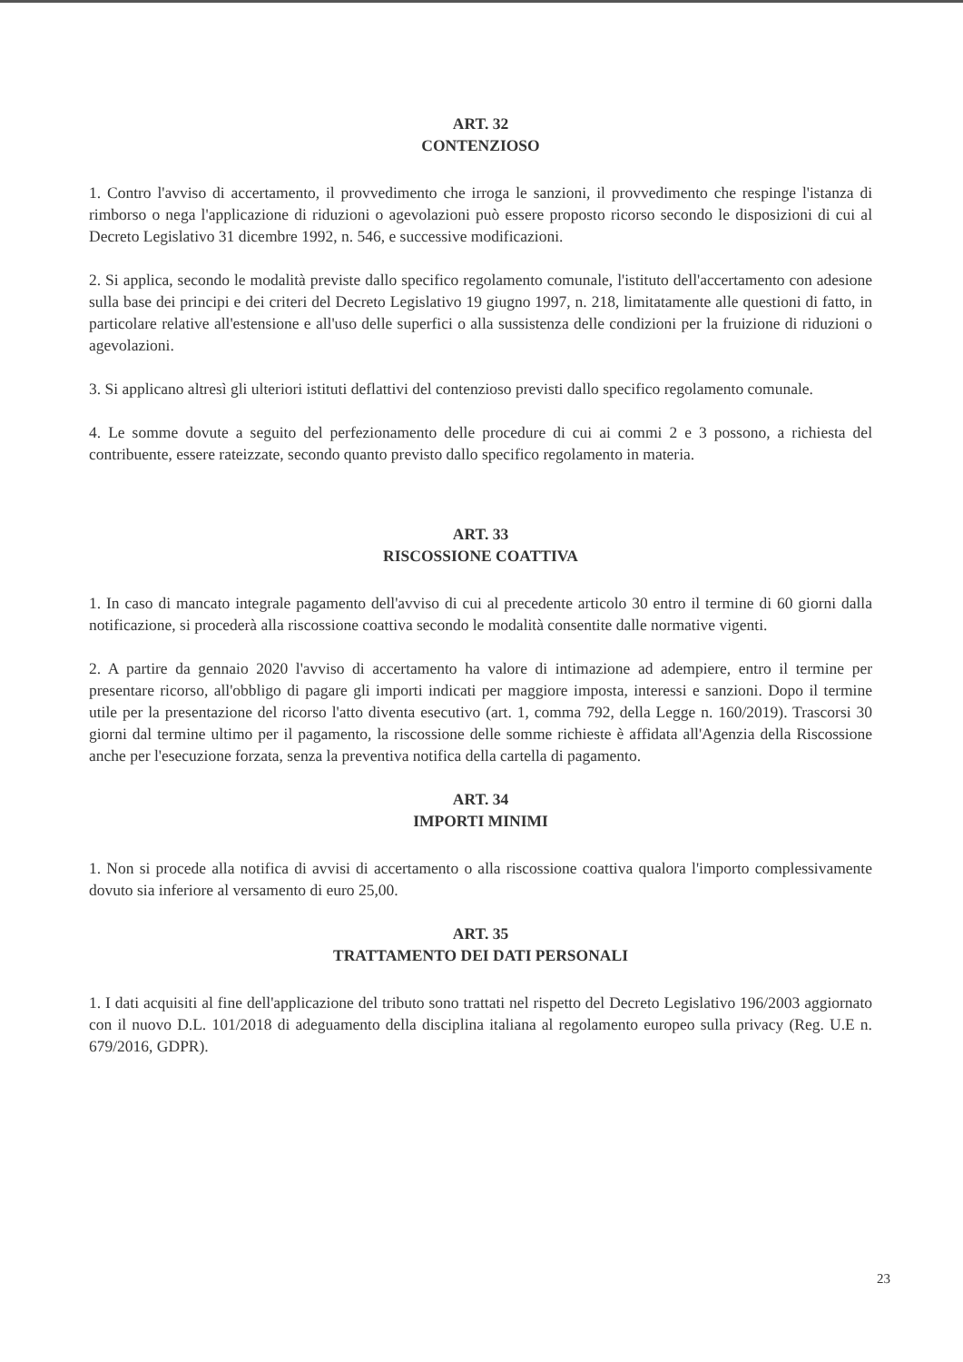ART. 32
CONTENZIOSO
1. Contro l'avviso di accertamento, il provvedimento che irroga le sanzioni, il provvedimento che respinge l'istanza di rimborso o nega l'applicazione di riduzioni o agevolazioni può essere proposto ricorso secondo le disposizioni di cui al Decreto Legislativo 31 dicembre 1992, n. 546, e successive modificazioni.
2. Si applica, secondo le modalità previste dallo specifico regolamento comunale, l'istituto dell'accertamento con adesione sulla base dei principi e dei criteri del Decreto Legislativo 19 giugno 1997, n. 218, limitatamente alle questioni di fatto, in particolare relative all'estensione e all'uso delle superfici o alla sussistenza delle condizioni per la fruizione di riduzioni o agevolazioni.
3. Si applicano altresì gli ulteriori istituti deflattivi del contenzioso previsti dallo specifico regolamento comunale.
4. Le somme dovute a seguito del perfezionamento delle procedure di cui ai commi 2 e 3 possono, a richiesta del contribuente, essere rateizzate, secondo quanto previsto dallo specifico regolamento in materia.
ART. 33
RISCOSSIONE COATTIVA
1. In caso di mancato integrale pagamento dell'avviso di cui al precedente articolo 30 entro il termine di 60 giorni dalla notificazione, si procederà alla riscossione coattiva secondo le modalità consentite dalle normative vigenti.
2. A partire da gennaio 2020 l'avviso di accertamento ha valore di intimazione ad adempiere, entro il termine per presentare ricorso, all'obbligo di pagare gli importi indicati per maggiore imposta, interessi e sanzioni. Dopo il termine utile per la presentazione del ricorso l'atto diventa esecutivo (art. 1, comma 792, della Legge n. 160/2019). Trascorsi 30 giorni dal termine ultimo per il pagamento, la riscossione delle somme richieste è affidata all'Agenzia della Riscossione anche per l'esecuzione forzata, senza la preventiva notifica della cartella di pagamento.
ART. 34
IMPORTI MINIMI
1. Non si procede alla notifica di avvisi di accertamento o alla riscossione coattiva qualora l'importo complessivamente dovuto sia inferiore al versamento di euro 25,00.
ART. 35
TRATTAMENTO DEI DATI PERSONALI
1. I dati acquisiti al fine dell'applicazione del tributo sono trattati nel rispetto del Decreto Legislativo 196/2003 aggiornato con il nuovo D.L. 101/2018 di adeguamento della disciplina italiana al regolamento europeo sulla privacy (Reg. U.E n. 679/2016, GDPR).
23